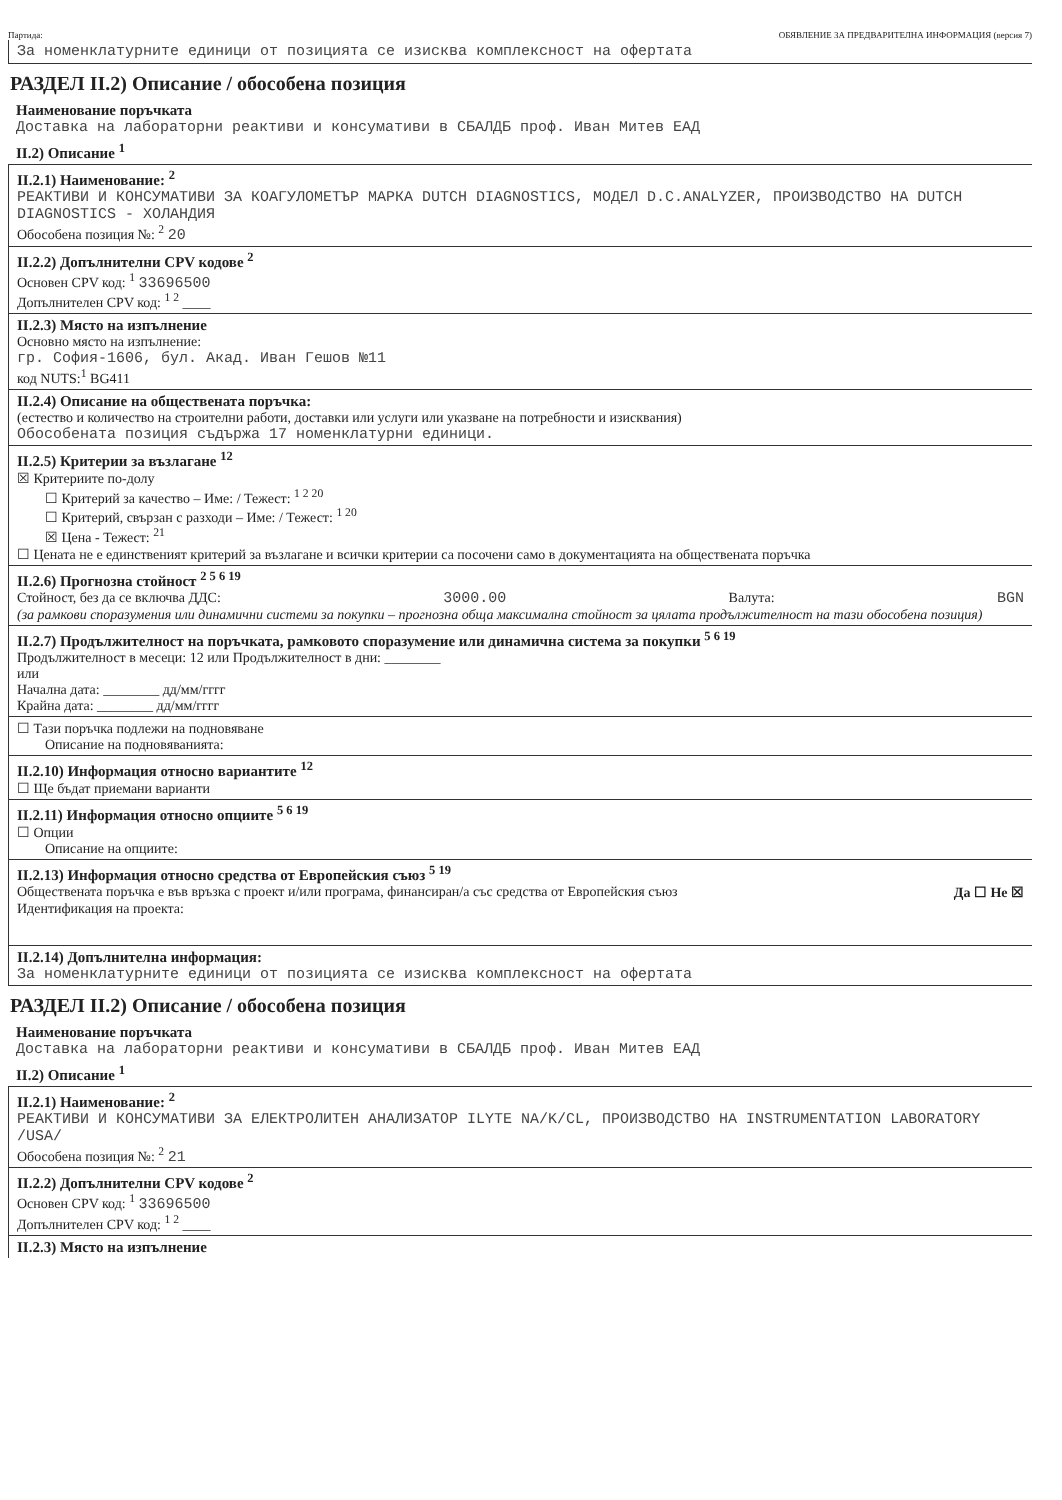Партида: ОБЯВЛЕНИЕ ЗА ПРЕДВАРИТЕЛНА ИНФОРМАЦИЯ (версия 7)
За номенклатурните единици от позицията се изисква комплексност на офертата
РАЗДЕЛ II.2) Описание / обособена позиция
Наименование поръчката
Доставка на лабораторни реактиви и консумативи в СБАЛДБ проф. Иван Митев ЕАД
II.2) Описание <sup>1</sup>
II.2.1) Наименование: <sup>2</sup>
РЕАКТИВИ И КОНСУМАТИВИ ЗА КОАГУЛОМЕТЪР МАРКА DUTCH DIAGNOSTICS, МОДЕЛ D.C.ANALYZER, ПРОИЗВОДСТВО НА DUTCH DIAGNOSTICS - ХОЛАНДИЯ
Обособена позиция №: <sup>2</sup> 20
II.2.2) Допълнителни CPV кодове <sup>2</sup>
Основен CPV код: <sup>1</sup> 33696500
Допълнителен CPV код: <sup>1 2</sup> ____
II.2.3) Място на изпълнение
Основно място на изпълнение:
гр. София-1606, бул. Акад. Иван Гешов №11
код NUTS:<sup>1</sup> BG411
II.2.4) Описание на обществената поръчка:
(естество и количество на строителни работи, доставки или услуги или указване на потребности и изисквания)
Обособената позиция съдържа 17 номенклатурни единици.
II.2.5) Критерии за възлагане <sup>12</sup>
☒ Критериите по-долу
☐ Критерий за качество – Име: / Тежест: <sup>1 2 20</sup>
☐ Критерий, свързан с разходи – Име: / Тежест: <sup>1 20</sup>
☒ Цена - Тежест: <sup>21</sup>
☐ Цената не е единственият критерий за възлагане и всички критерии са посочени само в документацията на обществената поръчка
II.2.6) Прогнозна стойност <sup>2 5 6 19</sup>
Стойност, без да се включва ДДС: 3000.00 Валута: BGN
(за рамкови споразумения или динамични системи за покупки – прогнозна обща максимална стойност за цялата продължителност на тази обособена позиция)
II.2.7) Продължителност на поръчката, рамковото споразумение или динамична система за покупки <sup>5 6 19</sup>
Продължителност в месеци: 12 или Продължителност в дни: ________
или
Начална дата: ________ дд/мм/гггг
Крайна дата: ________ дд/мм/гггг
☐ Тази поръчка подлежи на подновяване
Описание на подновяванията:
II.2.10) Информация относно вариантите <sup>12</sup>
☐ Ще бъдат приемани варианти
II.2.11) Информация относно опциите <sup>5 6 19</sup>
☐ Опции
Описание на опциите:
II.2.13) Информация относно средства от Европейския съюз <sup>5 19</sup>
Обществената поръчка е във връзка с проект и/или програма, финансиран/а със средства от Европейския съюз Да ☐ Не ☒
Идентификация на проекта:
II.2.14) Допълнителна информация:
За номенклатурните единици от позицията се изисква комплексност на офертата
РАЗДЕЛ II.2) Описание / обособена позиция
Наименование поръчката
Доставка на лабораторни реактиви и консумативи в СБАЛДБ проф. Иван Митев ЕАД
II.2) Описание <sup>1</sup>
II.2.1) Наименование: <sup>2</sup>
РЕАКТИВИ И КОНСУМАТИВИ ЗА ЕЛЕКТРОЛИТЕН АНАЛИЗАТОР ILYTE NA/K/CL, ПРОИЗВОДСТВО НА INSTRUMENTATION LABORATORY /USA/
Обособена позиция №: <sup>2</sup> 21
II.2.2) Допълнителни CPV кодове <sup>2</sup>
Основен CPV код: <sup>1</sup> 33696500
Допълнителен CPV код: <sup>1 2</sup> ____
II.2.3) Място на изпълнение